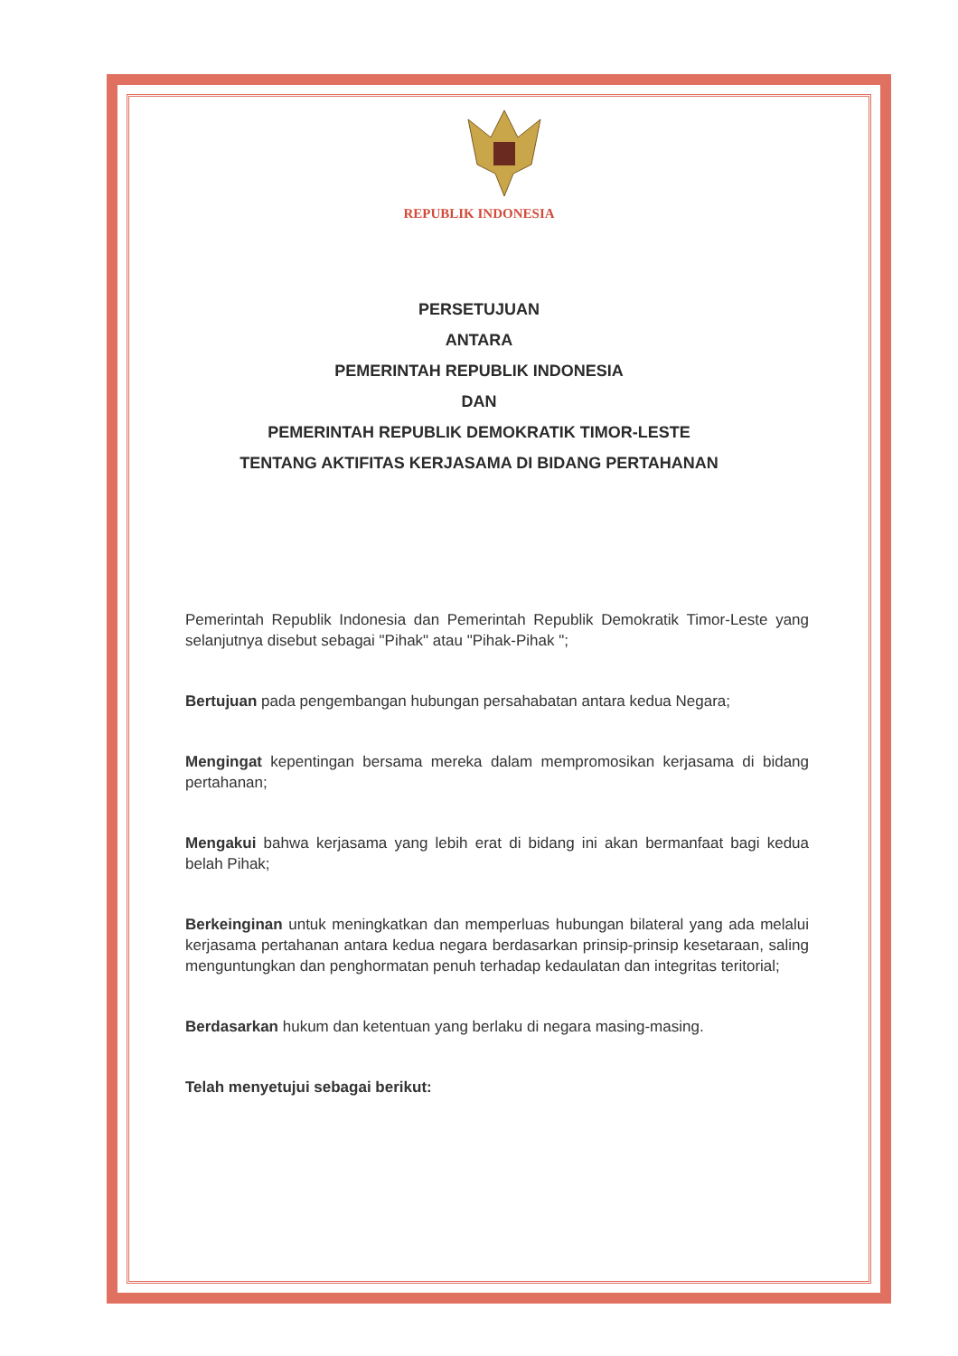REPUBLIK INDONESIA
PERSETUJUAN
ANTARA
PEMERINTAH REPUBLIK INDONESIA
DAN
PEMERINTAH REPUBLIK DEMOKRATIK TIMOR-LESTE
TENTANG AKTIFITAS KERJASAMA DI BIDANG PERTAHANAN
Pemerintah Republik Indonesia dan Pemerintah Republik Demokratik Timor-Leste yang selanjutnya disebut sebagai "Pihak" atau "Pihak-Pihak ";
Bertujuan pada pengembangan hubungan persahabatan antara kedua Negara;
Mengingat kepentingan bersama mereka dalam mempromosikan kerjasama di bidang pertahanan;
Mengakui bahwa kerjasama yang lebih erat di bidang ini akan bermanfaat bagi kedua belah Pihak;
Berkeinginan untuk meningkatkan dan memperluas hubungan bilateral yang ada melalui kerjasama pertahanan antara kedua negara berdasarkan prinsip-prinsip kesetaraan, saling menguntungkan dan penghormatan penuh terhadap kedaulatan dan integritas teritorial;
Berdasarkan hukum dan ketentuan yang berlaku di negara masing-masing.
Telah menyetujui sebagai berikut: